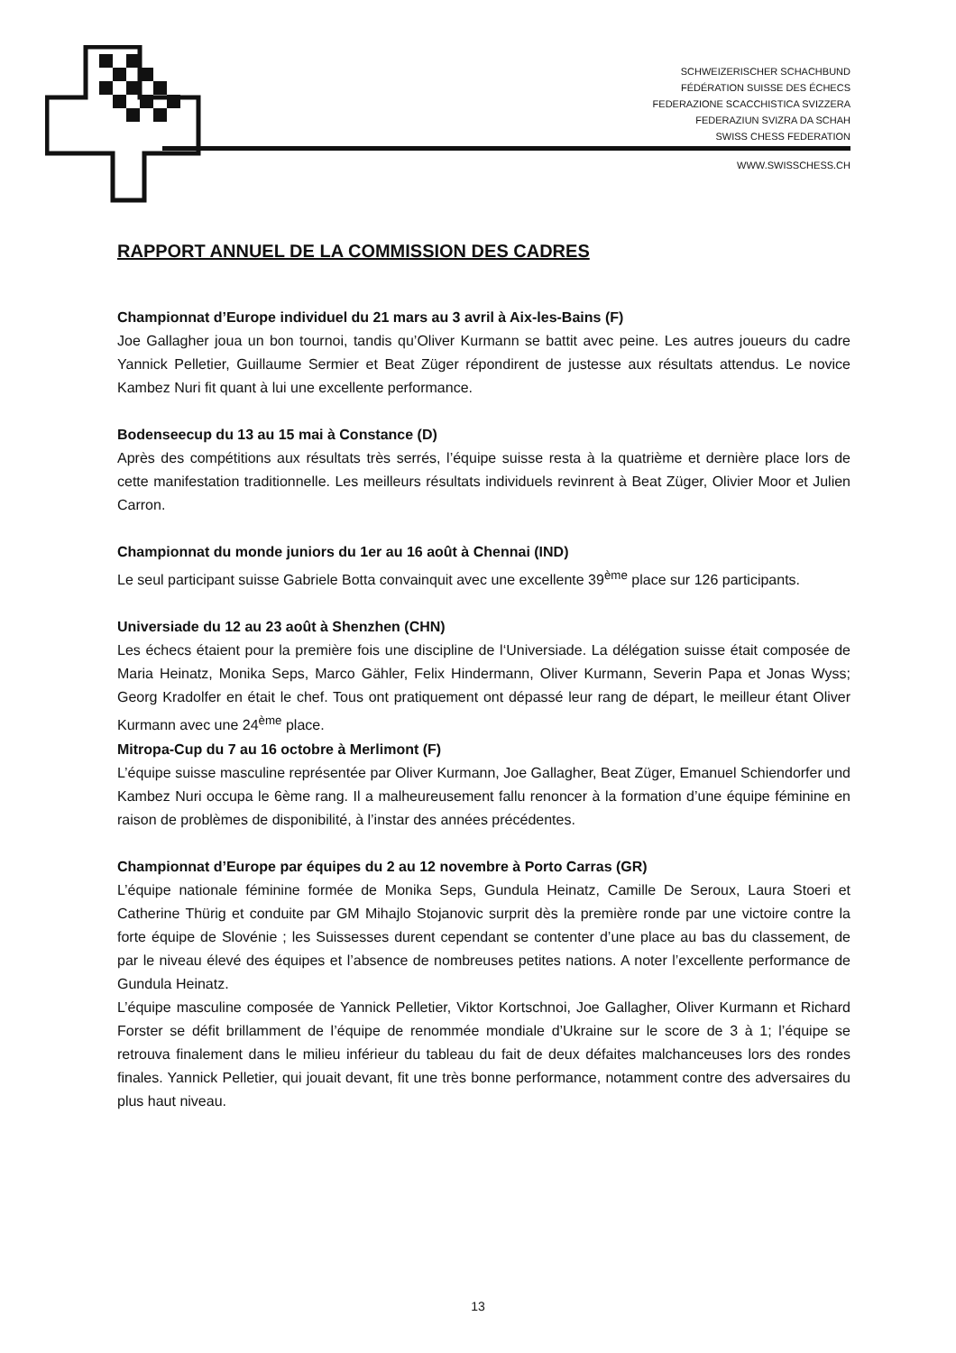SCHWEIZERISCHER SCHACHBUND
FÉDÉRATION SUISSE DES ÉCHECS
FEDERAZIONE SCACCHISTICA SVIZZERA
FEDERAZIUN SVIZRA DA SCHAH
SWISS CHESS FEDERATION
WWW.SWISSCHESS.CH
RAPPORT ANNUEL DE LA COMMISSION DES CADRES
Championnat d’Europe individuel du 21 mars au 3 avril à Aix-les-Bains (F)
Joe Gallagher joua un bon tournoi, tandis qu’Oliver Kurmann se battit avec peine. Les autres joueurs du cadre Yannick Pelletier, Guillaume Sermier et Beat Züger répondirent de justesse aux résultats attendus. Le novice Kambez Nuri fit quant à lui une excellente performance.
Bodenseecup du 13 au 15 mai à Constance (D)
Après des compétitions aux résultats très serrés, l’équipe suisse resta à la quatrième et dernière place lors de cette manifestation traditionnelle. Les meilleurs résultats individuels revinrent à Beat Züger, Olivier Moor et Julien Carron.
Championnat du monde juniors du 1er au 16 août à Chennai (IND)
Le seul participant suisse Gabriele Botta convainquit avec une excellente 39<sup>ème</sup> place sur 126 participants.
Universiade du 12 au 23 août à Shenzhen (CHN)
Les échecs étaient pour la première fois une discipline de l‘Universiade. La délégation suisse était composée de Maria Heinatz, Monika Seps, Marco Gähler, Felix Hindermann, Oliver Kurmann, Severin Papa et Jonas Wyss; Georg Kradolfer en était le chef. Tous ont pratiquement ont dépassé leur rang de départ, le meilleur étant Oliver Kurmann avec une 24<sup>ème</sup> place.
Mitropa-Cup du 7 au 16 octobre à Merlimont (F)
L’équipe suisse masculine représentée par Oliver Kurmann, Joe Gallagher, Beat Züger, Emanuel Schiendorfer und Kambez Nuri occupa le 6ème rang. Il a malheureusement fallu renoncer à la formation d’une équipe féminine en raison de problèmes de disponibilité, à l’instar des années précédentes.
Championnat d’Europe par équipes du 2 au 12 novembre à Porto Carras (GR)
L’équipe nationale féminine formée de Monika Seps, Gundula Heinatz, Camille De Seroux, Laura Stoeri et Catherine Thürig et conduite par GM Mihajlo Stojanovic surprit dès la première ronde par une victoire contre la forte équipe de Slovénie ; les Suissesses durent cependant se contenter d’une place au bas du classement, de par le niveau élevé des équipes et l’absence de nombreuses petites nations. A noter l’excellente performance de Gundula Heinatz.
L’équipe masculine composée de Yannick Pelletier, Viktor Kortschnoi, Joe Gallagher, Oliver Kurmann et Richard Forster se défit brillamment de l’équipe de renommée mondiale d’Ukraine sur le score de 3 à 1; l’équipe se retrouva finalement dans le milieu inférieur du tableau du fait de deux défaites malchanceuses lors des rondes finales. Yannick Pelletier, qui jouait devant, fit une très bonne performance, notamment contre des adversaires du plus haut niveau.
13